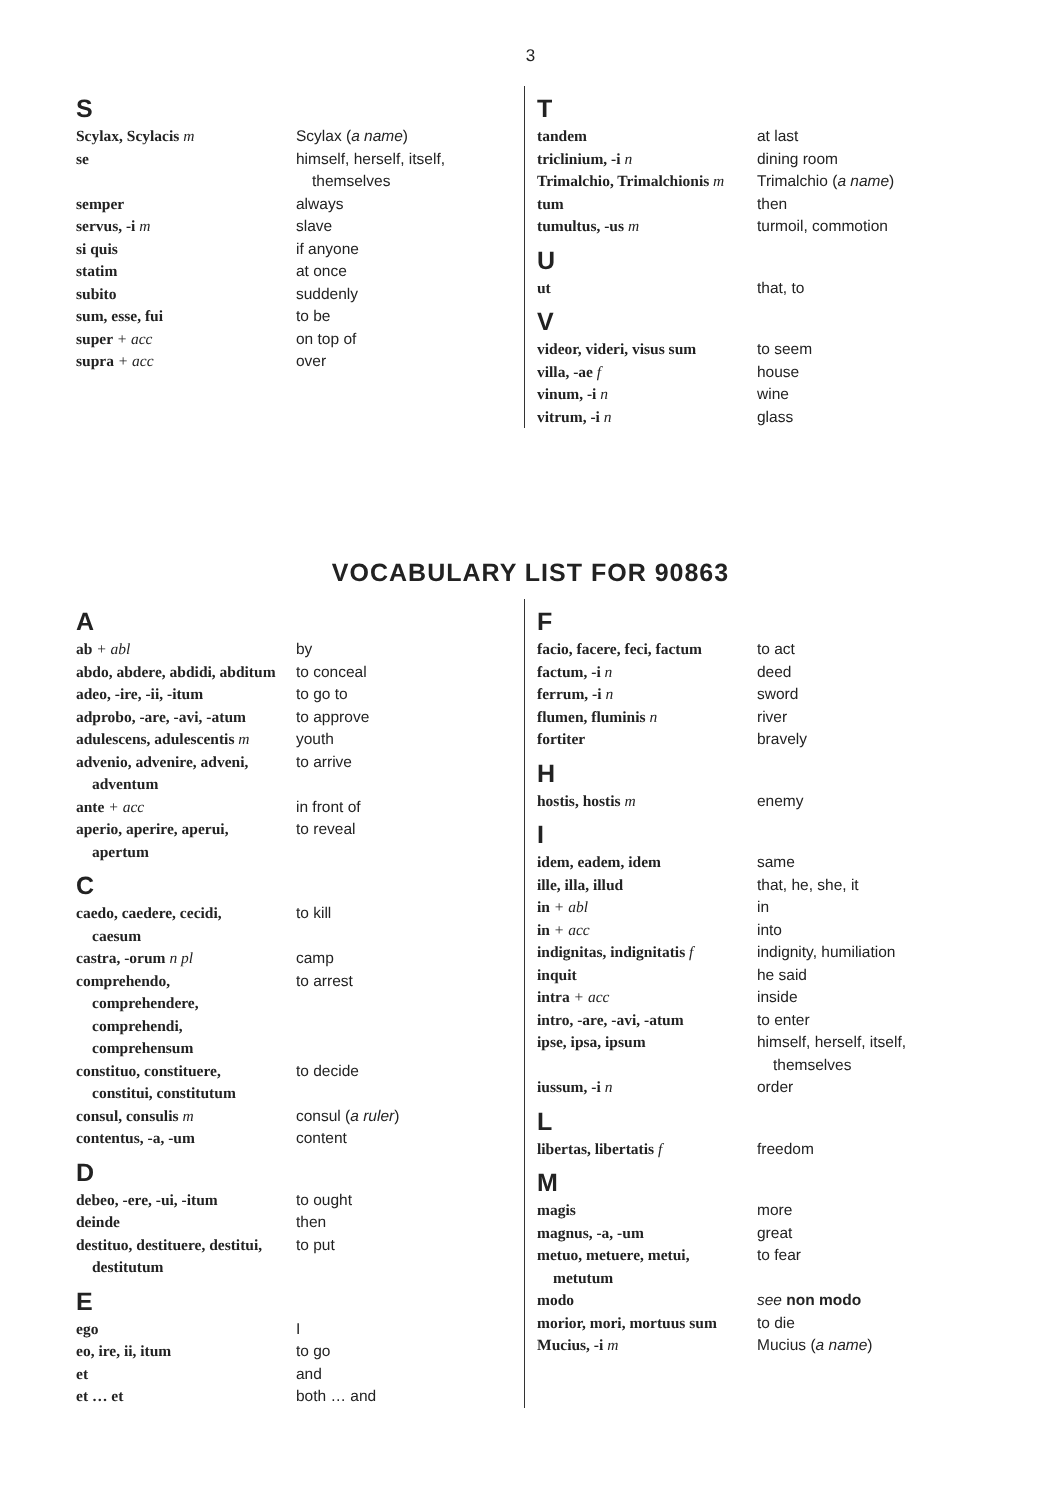3
S
| Scylax, Scylacis m | Scylax ( a name ) |
| se | himself, herself, itself, themselves |
| semper | always |
| servus, -i m | slave |
| si quis | if anyone |
| statim | at once |
| subito | suddenly |
| sum, esse, fui | to be |
| super + acc | on top of |
| supra + acc | over |
T
| tandem | at last |
| triclinium, -i n | dining room |
| Trimalchio, Trimalchionis m | Trimalchio ( a name ) |
| tum | then |
| tumultus, -us m | turmoil, commotion |
U
| ut | that, to |
V
| videor, videri, visus sum | to seem |
| villa, -ae f | house |
| vinum, -i n | wine |
| vitrum, -i n | glass |
VOCABULARY LIST FOR 90863
A
| ab + abl | by |
| abdo, abdere, abdidi, abditum | to conceal |
| adeo, -ire, -ii, -itum | to go to |
| adprobo, -are, -avi, -atum | to approve |
| adulescens, adulescentis m | youth |
| advenio, advenire, adveni, adventum | to arrive |
| ante + acc | in front of |
| aperio, aperire, aperui, apertum | to reveal |
C
| caedo, caedere, cecidi, caesum | to kill |
| castra, -orum n pl | camp |
| comprehendo, comprehendere, comprehendi, comprehensum | to arrest |
| constituo, constituere, constitui, constitutum | to decide |
| consul, consulis m | consul ( a ruler ) |
| contentus, -a, -um | content |
D
| debeo, -ere, -ui, -itum | to ought |
| deinde | then |
| destituo, destituere, destitui, destitutum | to put |
E
| ego | I |
| eo, ire, ii, itum | to go |
| et | and |
| et … et | both … and |
F
| facio, facere, feci, factum | to act |
| factum, -i n | deed |
| ferrum, -i n | sword |
| flumen, fluminis n | river |
| fortiter | bravely |
H
| hostis, hostis m | enemy |
I
| idem, eadem, idem | same |
| ille, illa, illud | that, he, she, it |
| in + abl | in |
| in + acc | into |
| indignitas, indignitatis f | indignity, humiliation |
| inquit | he said |
| intra + acc | inside |
| intro, -are, -avi, -atum | to enter |
| ipse, ipsa, ipsum | himself, herself, itself, themselves |
| iussum, -i n | order |
L
| libertas, libertatis f | freedom |
M
| magis | more |
| magnus, -a, -um | great |
| metuo, metuere, metui, metutum | to fear |
| modo | see non modo |
| morior, mori, mortuus sum | to die |
| Mucius, -i m | Mucius ( a name ) |